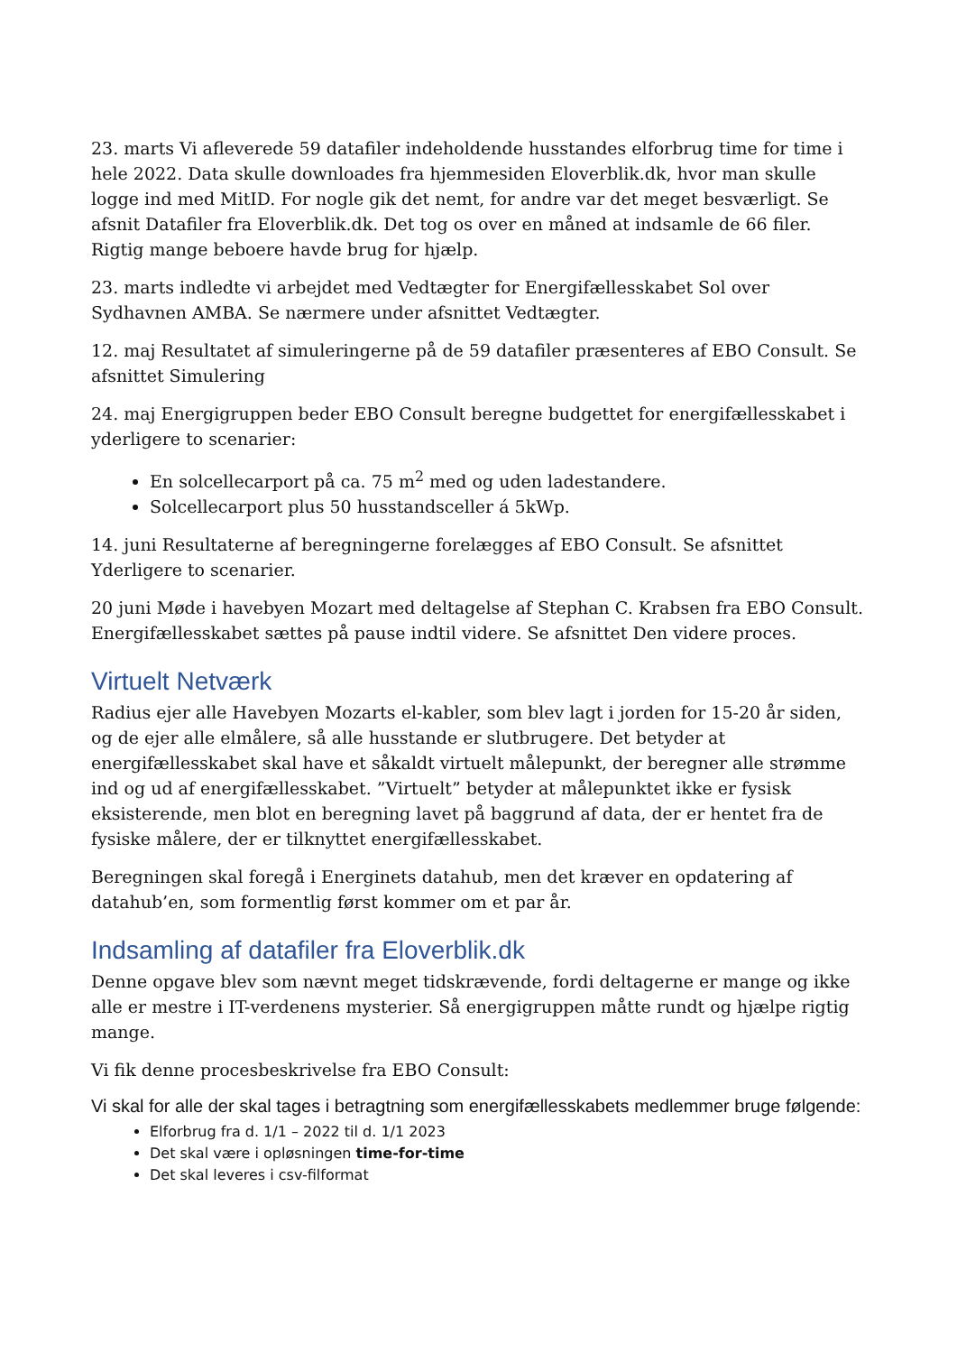23. marts Vi afleverede 59 datafiler indeholdende husstandes elforbrug time for time i hele 2022. Data skulle downloades fra hjemmesiden Eloverblik.dk, hvor man skulle logge ind med MitID. For nogle gik det nemt, for andre var det meget besværligt. Se afsnit Datafiler fra Eloverblik.dk. Det tog os over en måned at indsamle de 66 filer. Rigtig mange beboere havde brug for hjælp.
23. marts indledte vi arbejdet med Vedtægter for Energifællesskabet Sol over Sydhavnen AMBA. Se nærmere under afsnittet Vedtægter.
12. maj Resultatet af simuleringerne på de 59 datafiler præsenteres af EBO Consult. Se afsnittet Simulering
24. maj Energigruppen beder EBO Consult beregne budgettet for energifællesskabet i yderligere to scenarier:
En solcellecarport på ca. 75 m<sup>2</sup> med og uden ladestandere.
Solcellecarport plus 50 husstandsceller á 5kWp.
14. juni Resultaterne af beregningerne forelægges af EBO Consult. Se afsnittet Yderligere to scenarier.
20 juni Møde i havebyen Mozart med deltagelse af Stephan C. Krabsen fra EBO Consult. Energifællesskabet sættes på pause indtil videre. Se afsnittet Den videre proces.
Virtuelt Netværk
Radius ejer alle Havebyen Mozarts el-kabler, som blev lagt i jorden for 15-20 år siden, og de ejer alle elmålere, så alle husstande er slutbrugere. Det betyder at energifællesskabet skal have et såkaldt virtuelt målepunkt, der beregner alle strømme ind og ud af energifællesskabet. ”Virtuelt” betyder at målepunktet ikke er fysisk eksisterende, men blot en beregning lavet på baggrund af data, der er hentet fra de fysiske målere, der er tilknyttet energifællesskabet.
Beregningen skal foregå i Energinets datahub, men det kræver en opdatering af datahub’en, som formentlig først kommer om et par år.
Indsamling af datafiler fra Eloverblik.dk
Denne opgave blev som nævnt meget tidskrævende, fordi deltagerne er mange og ikke alle er mestre i IT-verdenens mysterier. Så energigruppen måtte rundt og hjælpe rigtig mange.
Vi fik denne procesbeskrivelse fra EBO Consult:
Vi skal for alle der skal tages i betragtning som energifællesskabets medlemmer bruge følgende:
Elforbrug fra d. 1/1 – 2022 til d. 1/1 2023
Det skal være i opløsningen time-for-time
Det skal leveres i csv-filformat